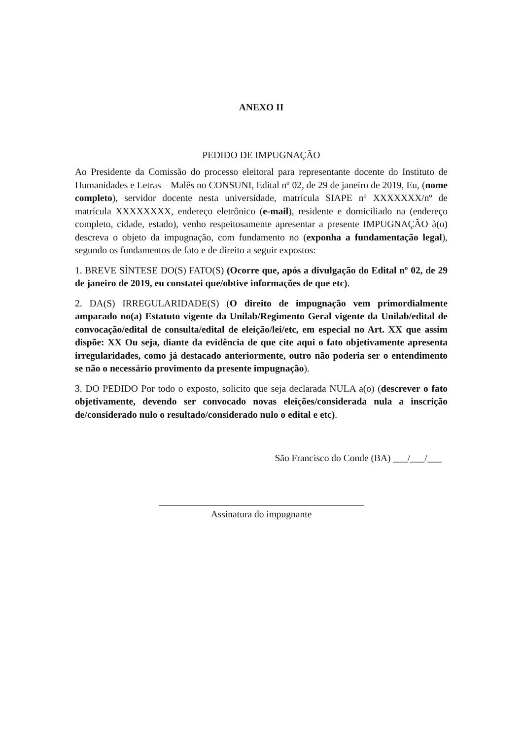ANEXO II
PEDIDO DE IMPUGNAÇÃO
Ao Presidente da Comissão do processo eleitoral para representante docente do Instituto de Humanidades e Letras – Malês no CONSUNI, Edital nº 02, de 29 de janeiro de 2019, Eu, (nome completo), servidor docente nesta universidade, matrícula SIAPE nº XXXXXXX/nº de matrícula XXXXXXXX, endereço eletrônico (e-mail), residente e domiciliado na (endereço completo, cidade, estado), venho respeitosamente apresentar a presente IMPUGNAÇÃO à(o) descreva o objeto da impugnação, com fundamento no (exponha a fundamentação legal), segundo os fundamentos de fato e de direito a seguir expostos:
1. BREVE SÍNTESE DO(S) FATO(S) (Ocorre que, após a divulgação do Edital nº 02, de 29 de janeiro de 2019, eu constatei que/obtive informações de que etc).
2. DA(S) IRREGULARIDADE(S) (O direito de impugnação vem primordialmente amparado no(a) Estatuto vigente da Unilab/Regimento Geral vigente da Unilab/edital de convocação/edital de consulta/edital de eleição/lei/etc, em especial no Art. XX que assim dispõe: XX Ou seja, diante da evidência de que cite aqui o fato objetivamente apresenta irregularidades, como já destacado anteriormente, outro não poderia ser o entendimento se não o necessário provimento da presente impugnação).
3. DO PEDIDO Por todo o exposto, solicito que seja declarada NULA a(o) (descrever o fato objetivamente, devendo ser convocado novas eleições/considerada nula a inscrição de/considerado nulo o resultado/considerado nulo o edital e etc).
São Francisco do Conde (BA) ___/___/___
Assinatura do impugnante